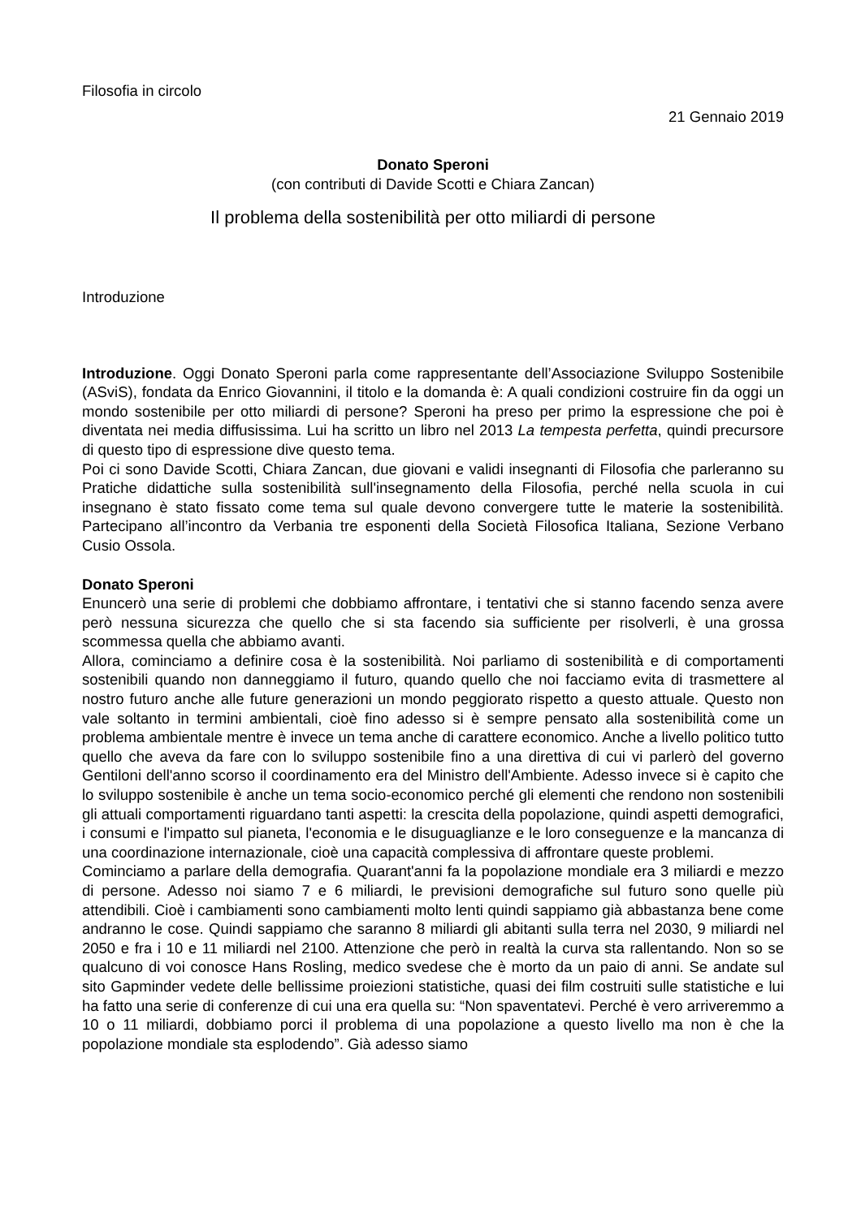Filosofia in circolo
21 Gennaio 2019
Donato Speroni
(con contributi di Davide Scotti e Chiara Zancan)
Il problema della sostenibilità per otto miliardi di persone
Introduzione
Introduzione. Oggi Donato Speroni parla come rappresentante dell’Associazione Sviluppo Sostenibile (ASviS), fondata da Enrico Giovannini, il titolo e la domanda è: A quali condizioni costruire fin da oggi un mondo sostenibile per otto miliardi di persone? Speroni ha preso per primo la espressione che poi è diventata nei media diffusissima. Lui ha scritto un libro nel 2013 La tempesta perfetta, quindi precursore di questo tipo di espressione dive questo tema.
Poi ci sono Davide Scotti, Chiara Zancan, due giovani e validi insegnanti di Filosofia che parleranno su Pratiche didattiche sulla sostenibilità sull'insegnamento della Filosofia, perché nella scuola in cui insegnano è stato fissato come tema sul quale devono convergere tutte le materie la sostenibilità. Partecipano all’incontro da Verbania tre esponenti della Società Filosofica Italiana, Sezione Verbano Cusio Ossola.
Donato Speroni
Enuncerò una serie di problemi che dobbiamo affrontare, i tentativi che si stanno facendo senza avere però nessuna sicurezza che quello che si sta facendo sia sufficiente per risolverli, è una grossa scommessa quella che abbiamo avanti.
Allora, cominciamo a definire cosa è la sostenibilità. Noi parliamo di sostenibilità e di comportamenti sostenibili quando non danneggiamo il futuro, quando quello che noi facciamo evita di trasmettere al nostro futuro anche alle future generazioni un mondo peggiorato rispetto a questo attuale. Questo non vale soltanto in termini ambientali, cioè fino adesso si è sempre pensato alla sostenibilità come un problema ambientale mentre è invece un tema anche di carattere economico. Anche a livello politico tutto quello che aveva da fare con lo sviluppo sostenibile fino a una direttiva di cui vi parlerò del governo Gentiloni dell'anno scorso il coordinamento era del Ministro dell'Ambiente. Adesso invece si è capito che lo sviluppo sostenibile è anche un tema socio-economico perché gli elementi che rendono non sostenibili gli attuali comportamenti riguardano tanti aspetti: la crescita della popolazione, quindi aspetti demografici, i consumi e l'impatto sul pianeta, l'economia e le disuguaglianze e le loro conseguenze e la mancanza di una coordinazione internazionale, cioè una capacità complessiva di affrontare queste problemi.
Cominciamo a parlare della demografia. Quarant'anni fa la popolazione mondiale era 3 miliardi e mezzo di persone. Adesso noi siamo 7 e 6 miliardi, le previsioni demografiche sul futuro sono quelle più attendibili. Cioè i cambiamenti sono cambiamenti molto lenti quindi sappiamo già abbastanza bene come andranno le cose. Quindi sappiamo che saranno 8 miliardi gli abitanti sulla terra nel 2030, 9 miliardi nel 2050 e fra i 10 e 11 miliardi nel 2100. Attenzione che però in realtà la curva sta rallentando. Non so se qualcuno di voi conosce Hans Rosling, medico svedese che è morto da un paio di anni. Se andate sul sito Gapminder vedete delle bellissime proiezioni statistiche, quasi dei film costruiti sulle statistiche e lui ha fatto una serie di conferenze di cui una era quella su: “Non spaventatevi. Perché è vero arriveremmo a 10 o 11 miliardi, dobbiamo porci il problema di una popolazione a questo livello ma non è che la popolazione mondiale sta esplodendo”. Già adesso siamo